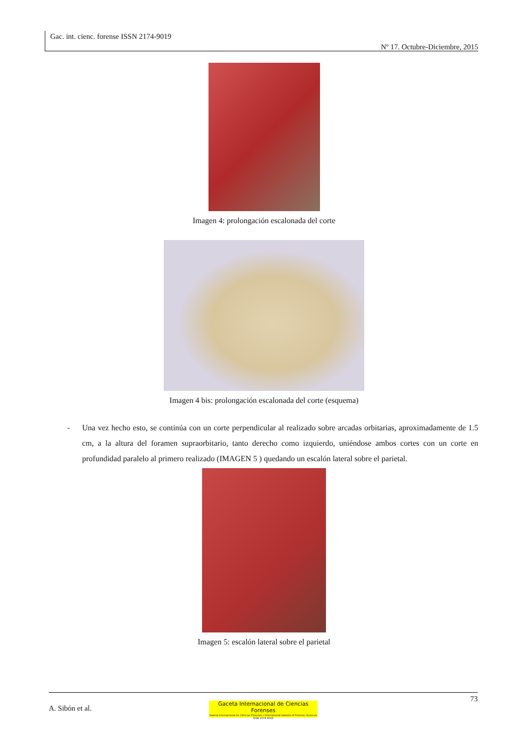Gac. int. cienc. forense ISSN 2174-9019
Nº 17. Octubre-Diciembre, 2015
Imagen 4: prolongación escalonada del corte
Imagen 4 bis: prolongación escalonada del corte (esquema)
- Una vez hecho esto, se continúa con un corte perpendicular al realizado sobre arcadas orbitarias, aproximadamente de 1.5 cm, a la altura del foramen supraorbitario, tanto derecho como izquierdo, uniéndose ambos cortes con un corte en profundidad paralelo al primero realizado (IMAGEN 5 ) quedando un escalón lateral sobre el parietal.
Imagen 5: escalón lateral sobre el parietal
73
A. Sibón et al.
Gaceta Internacional de Ciencias Forenses
Gazeta Internacional de Ciências Forenses / International Gazette of Forensic Sciences
ISSN 2174-9019